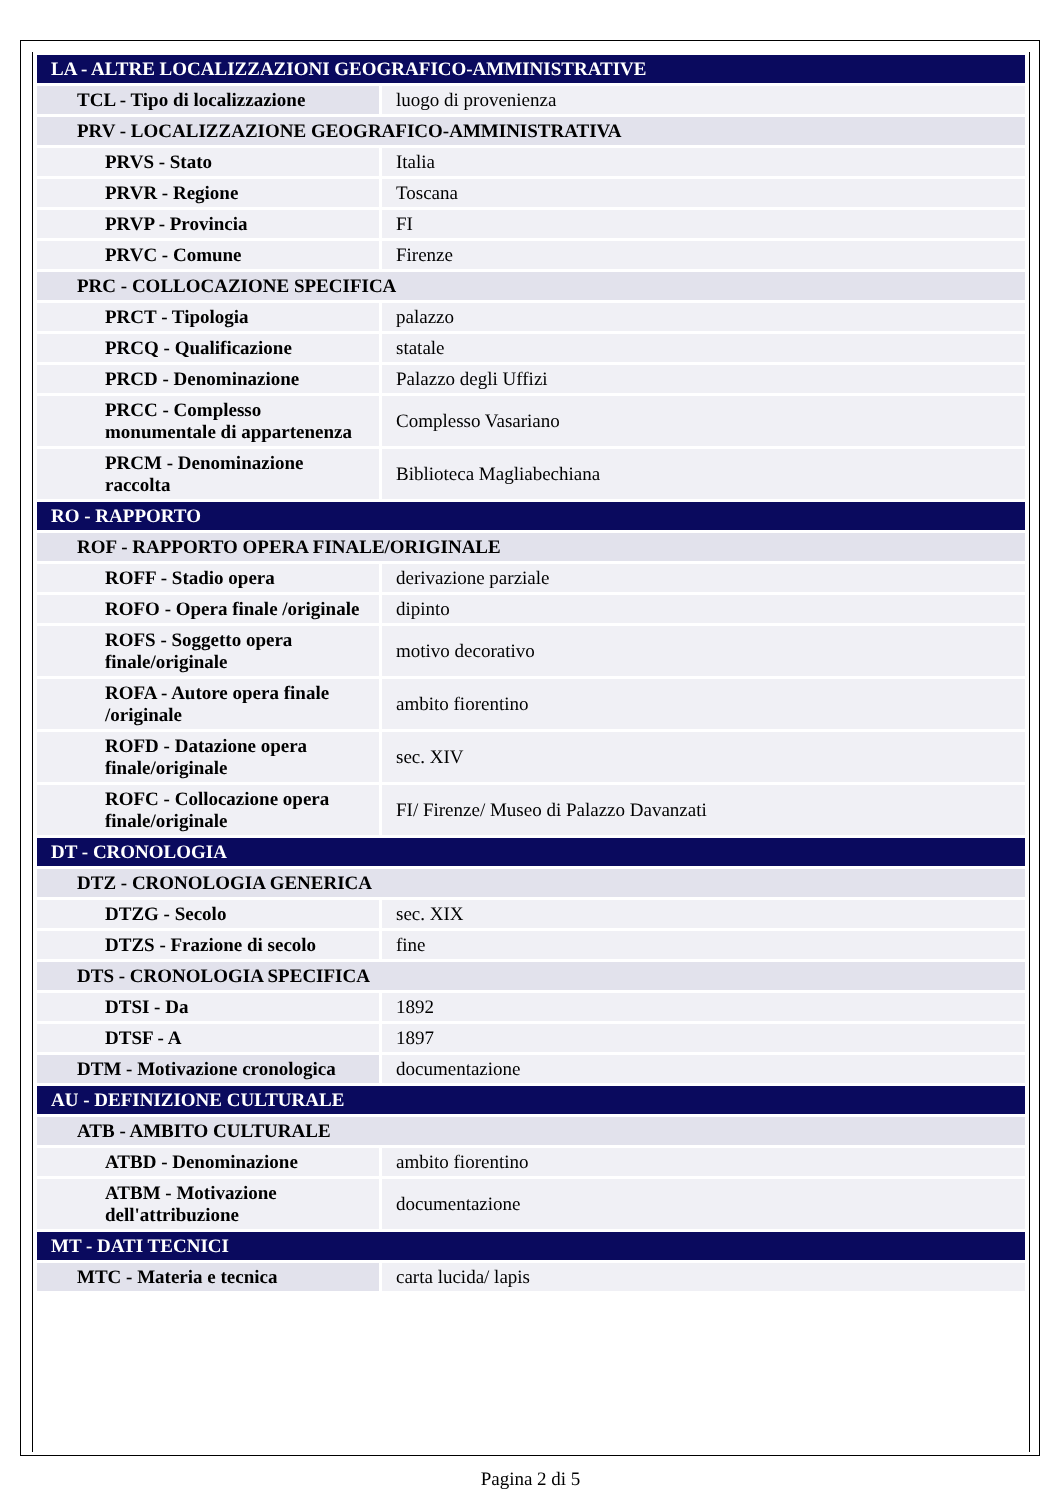| LA - ALTRE LOCALIZZAZIONI GEOGRAFICO-AMMINISTRATIVE | |
| TCL - Tipo di localizzazione | luogo di provenienza |
| PRV - LOCALIZZAZIONE GEOGRAFICO-AMMINISTRATIVA | |
| PRVS - Stato | Italia |
| PRVR - Regione | Toscana |
| PRVP - Provincia | FI |
| PRVC - Comune | Firenze |
| PRC - COLLOCAZIONE SPECIFICA | |
| PRCT - Tipologia | palazzo |
| PRCQ - Qualificazione | statale |
| PRCD - Denominazione | Palazzo degli Uffizi |
| PRCC - Complesso monumentale di appartenenza | Complesso Vasariano |
| PRCM - Denominazione raccolta | Biblioteca Magliabechiana |
| RO - RAPPORTO | |
| ROF - RAPPORTO OPERA FINALE/ORIGINALE | |
| ROFF - Stadio opera | derivazione parziale |
| ROFO - Opera finale /originale | dipinto |
| ROFS - Soggetto opera finale/originale | motivo decorativo |
| ROFA - Autore opera finale /originale | ambito fiorentino |
| ROFD - Datazione opera finale/originale | sec. XIV |
| ROFC - Collocazione opera finale/originale | FI/ Firenze/ Museo di Palazzo Davanzati |
| DT - CRONOLOGIA | |
| DTZ - CRONOLOGIA GENERICA | |
| DTZG - Secolo | sec. XIX |
| DTZS - Frazione di secolo | fine |
| DTS - CRONOLOGIA SPECIFICA | |
| DTSI - Da | 1892 |
| DTSF - A | 1897 |
| DTM - Motivazione cronologica | documentazione |
| AU - DEFINIZIONE CULTURALE | |
| ATB - AMBITO CULTURALE | |
| ATBD - Denominazione | ambito fiorentino |
| ATBM - Motivazione dell'attribuzione | documentazione |
| MT - DATI TECNICI | |
| MTC - Materia e tecnica | carta lucida/ lapis |
Pagina 2 di 5